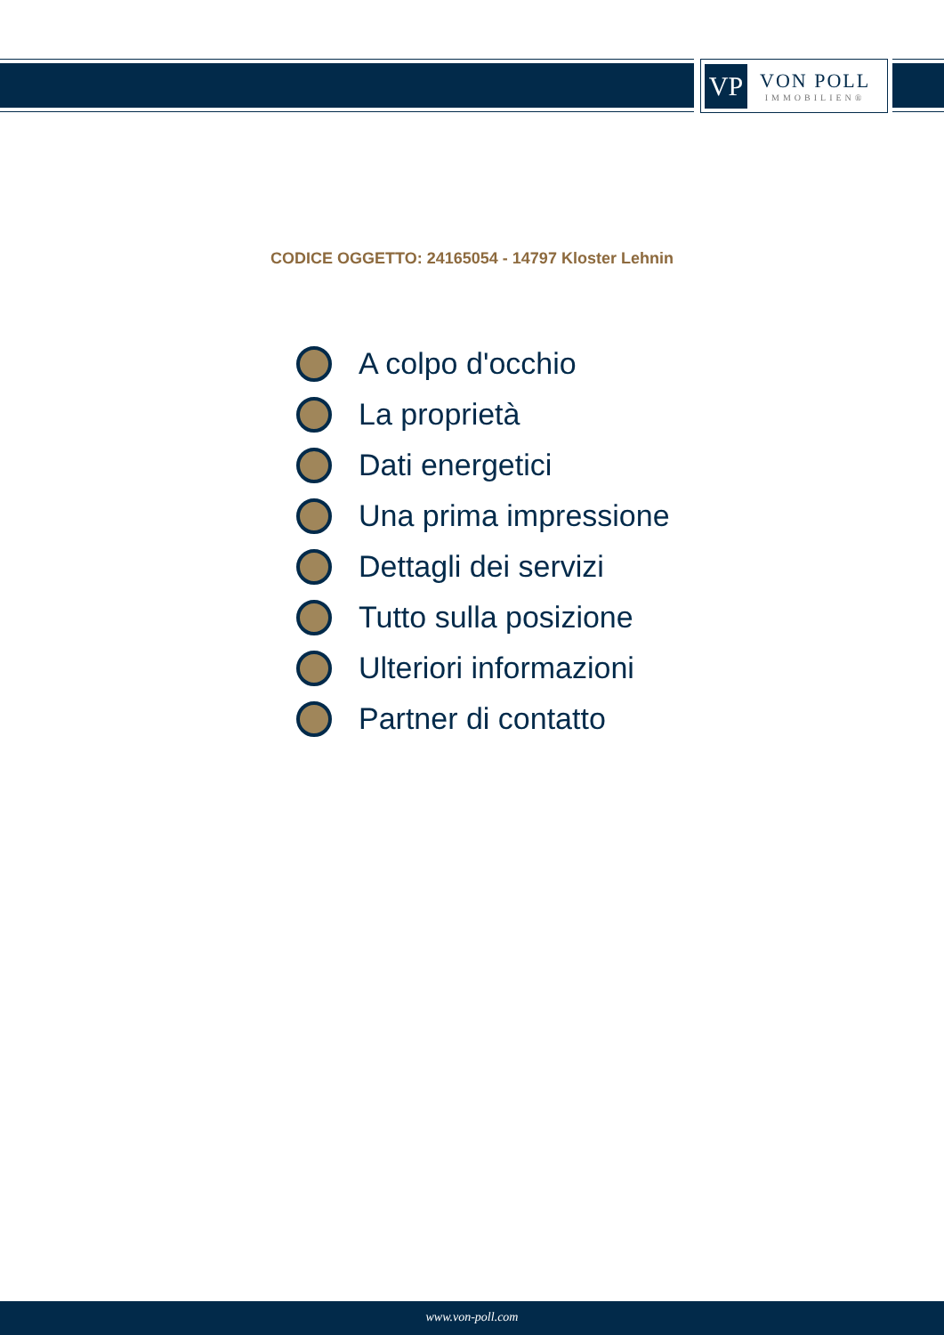VP
VON POLL
IMMOBILIEN®
CODICE OGGETTO: 24165054 - 14797 Kloster Lehnin
A colpo d'occhio
La proprietà
Dati energetici
Una prima impressione
Dettagli dei servizi
Tutto sulla posizione
Ulteriori informazioni
Partner di contatto
www.von-poll.com